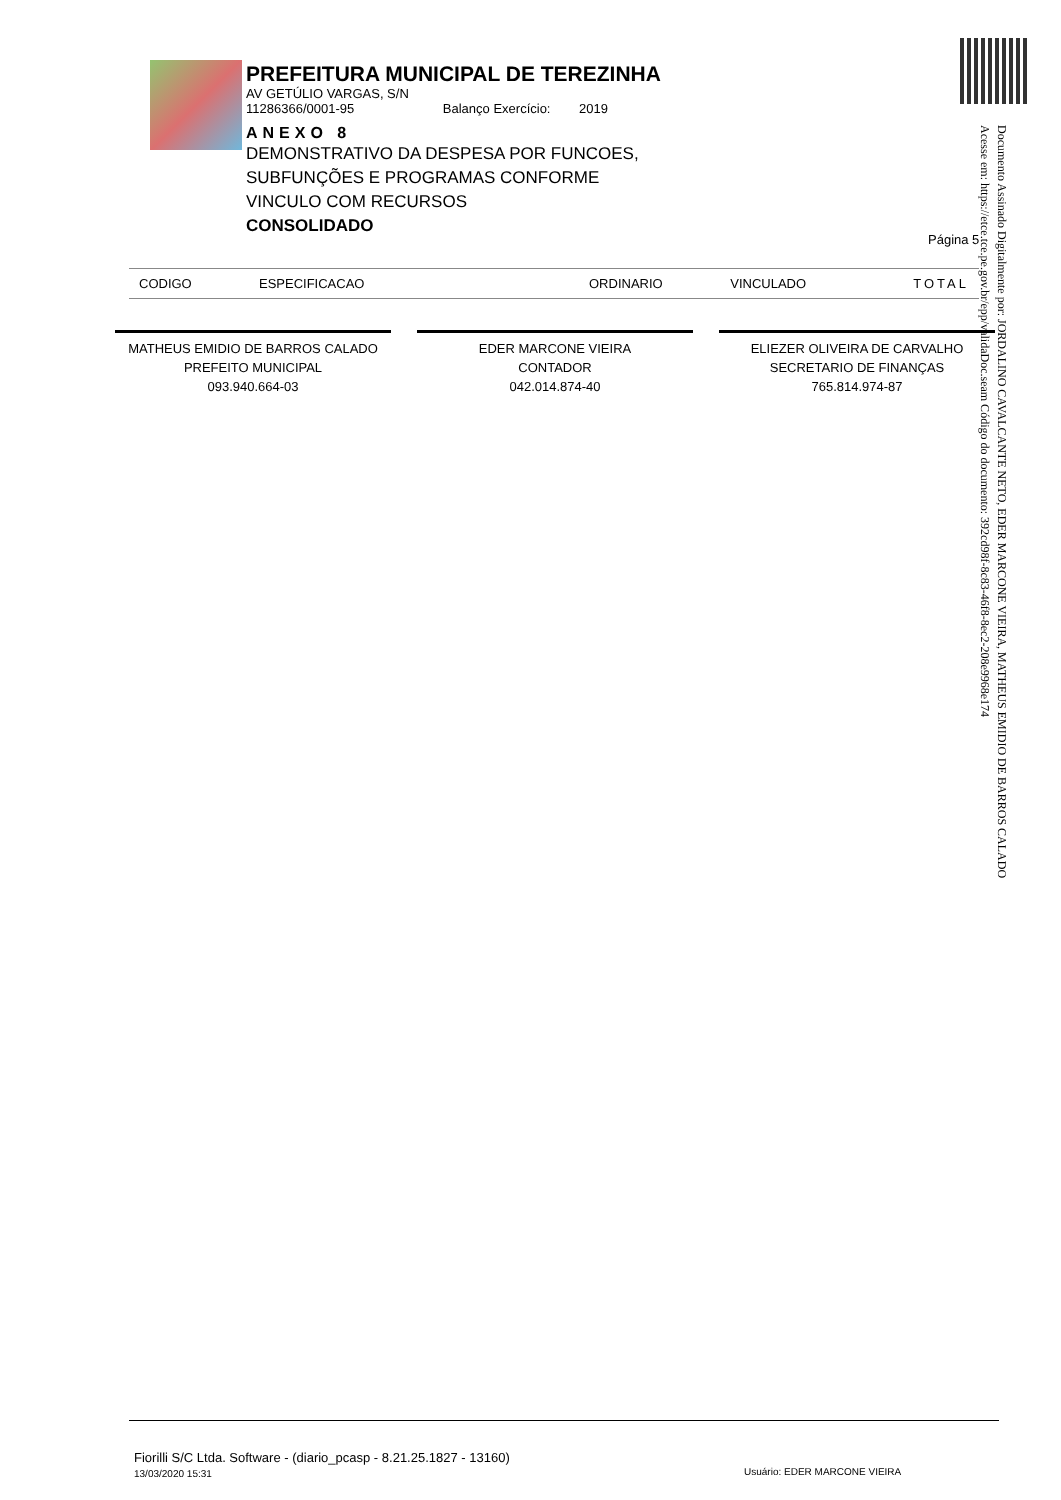PREFEITURA MUNICIPAL DE TEREZINHA
AV GETÚLIO VARGAS, S/N
11286366/0001-95 Balanço Exercício: 2019
ANEXO 8
DEMONSTRATIVO DA DESPESA POR FUNCOES,
SUBFUNÇÕES E PROGRAMAS CONFORME
VINCULO COM RECURSOS
CONSOLIDADO
Página 5
| CODIGO | ESPECIFICACAO | ORDINARIO | VINCULADO | TOTAL |
| --- | --- | --- | --- | --- |
MATHEUS EMIDIO DE BARROS CALADO
PREFEITO MUNICIPAL
093.940.664-03
EDER MARCONE VIEIRA
CONTADOR
042.014.874-40
ELIEZER OLIVEIRA DE CARVALHO
SECRETARIO DE FINANÇAS
765.814.974-87
Documento Assinado Digitalmente por: JORDALINO CAVALCANTE NETO, EDER MARCONE VIEIRA, MATHEUS EMIDIO DE BARROS CALADO
Acesse em: https://etce.tce.pe.gov.br/epp/validaDoc.seam Código do documento: 392cd98f-8c83-46f8-8ec2-208e9968e174
Fiorilli S/C Ltda. Software - (diario_pcasp - 8.21.25.1827 - 13160)
13/03/2020 15:31
Usuário: EDER MARCONE VIEIRA